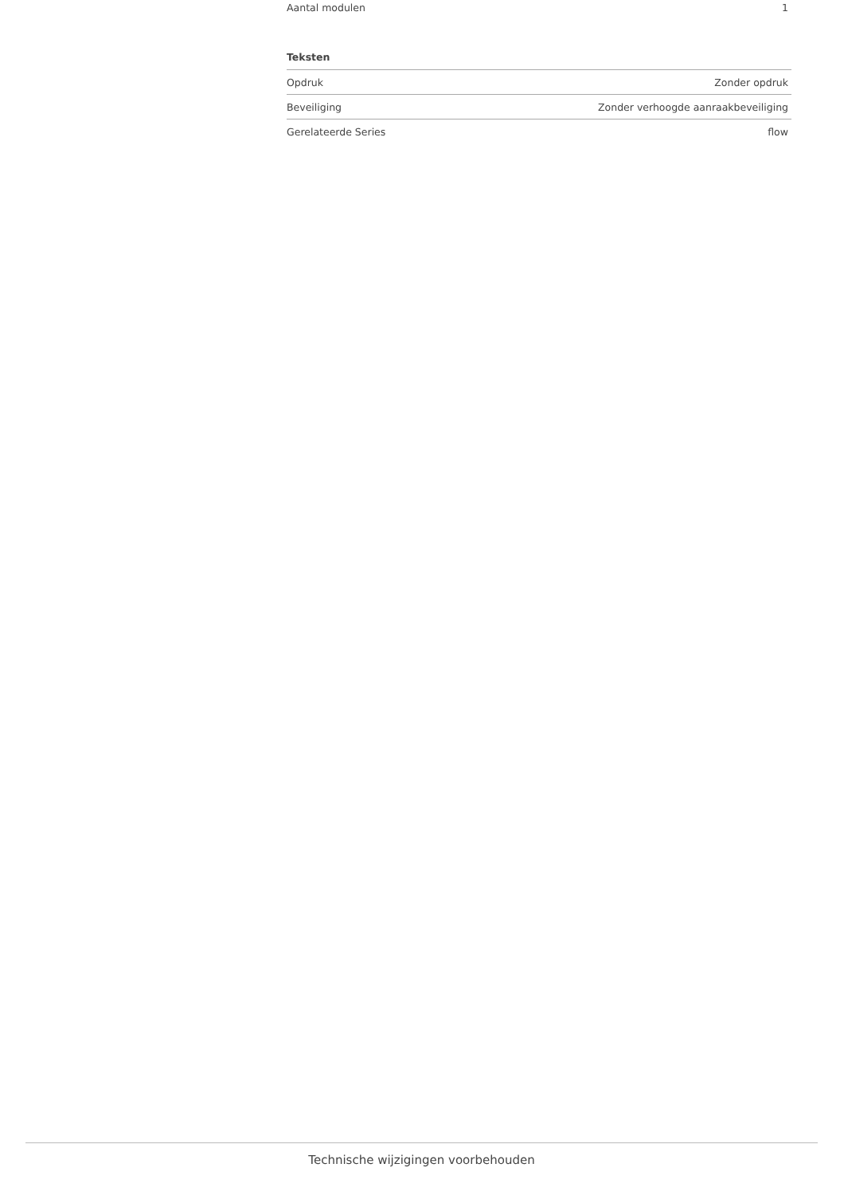| Aantal modulen | 1 |
Teksten
| Opdruk | Zonder opdruk |
| Beveiliging | Zonder verhoogde aanraakbeveiliging |
| Gerelateerde Series | flow |
Technische wijzigingen voorbehouden